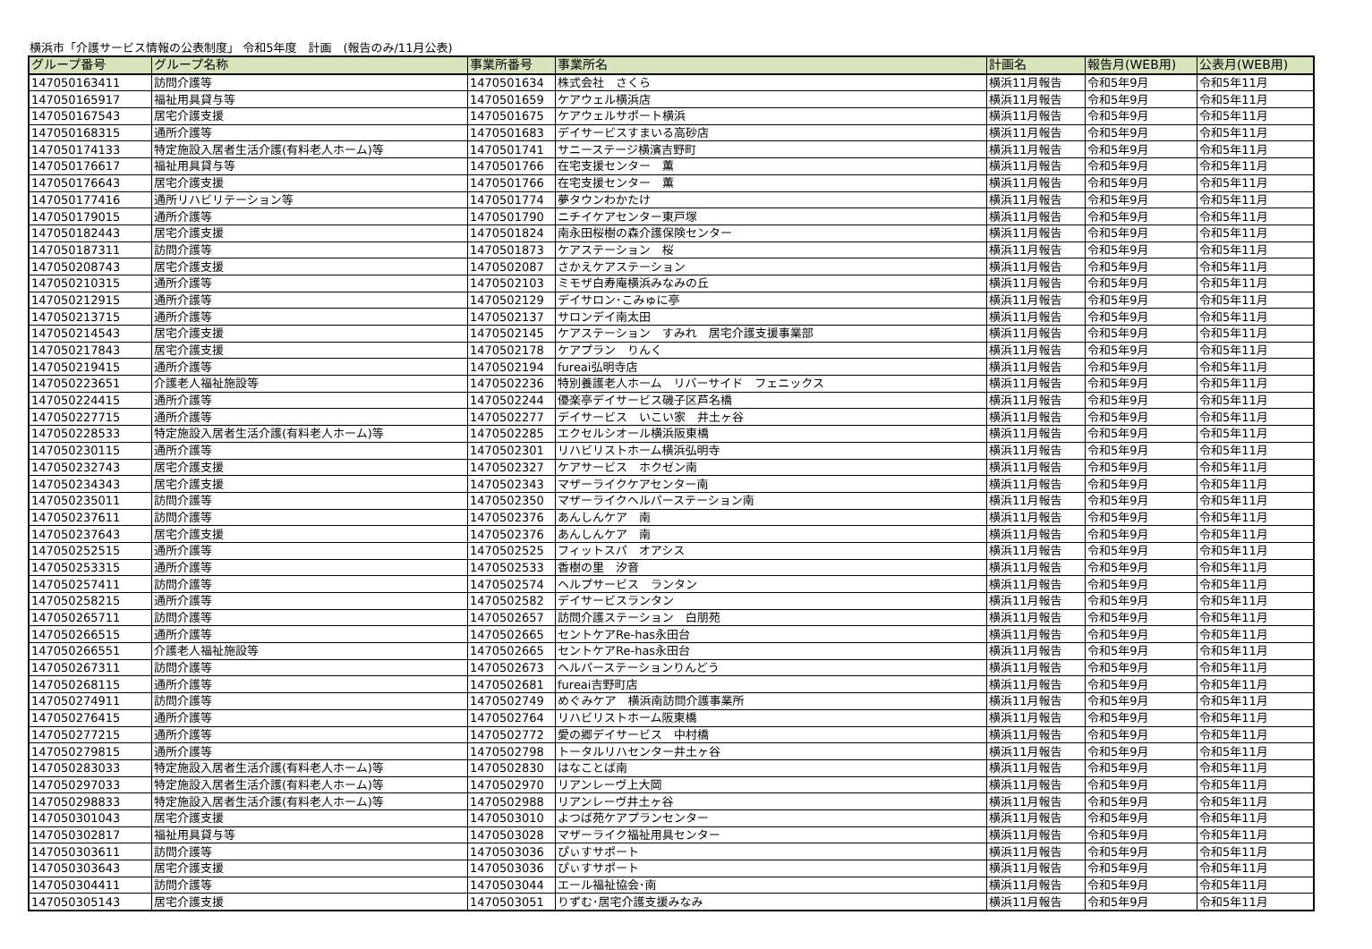横浜市「介護サービス情報の公表制度」 令和5年度　計画　(報告のみ/11月公表)
| グループ番号 | グループ名称 | 事業所番号 | 事業所名 | 計画名 | 報告月(WEB用) | 公表月(WEB用) |
| --- | --- | --- | --- | --- | --- | --- |
| 147050163411 | 訪問介護等 | 1470501634 | 株式会社 さくら | 横浜11月報告 | 令和5年9月 | 令和5年11月 |
| 147050165917 | 福祉用具貸与等 | 1470501659 | ケアウェル横浜店 | 横浜11月報告 | 令和5年9月 | 令和5年11月 |
| 147050167543 | 居宅介護支援 | 1470501675 | ケアウェルサポート横浜 | 横浜11月報告 | 令和5年9月 | 令和5年11月 |
| 147050168315 | 通所介護等 | 1470501683 | デイサービスすまいる高砂店 | 横浜11月報告 | 令和5年9月 | 令和5年11月 |
| 147050174133 | 特定施設入居者生活介護(有料老人ホーム)等 | 1470501741 | サニーステージ横濱吉野町 | 横浜11月報告 | 令和5年9月 | 令和5年11月 |
| 147050176617 | 福祉用具貸与等 | 1470501766 | 在宅支援センター 薫 | 横浜11月報告 | 令和5年9月 | 令和5年11月 |
| 147050176643 | 居宅介護支援 | 1470501766 | 在宅支援センター 薫 | 横浜11月報告 | 令和5年9月 | 令和5年11月 |
| 147050177416 | 通所リハビリテーション等 | 1470501774 | 夢タウンわかたけ | 横浜11月報告 | 令和5年9月 | 令和5年11月 |
| 147050179015 | 通所介護等 | 1470501790 | ニチイケアセンター東戸塚 | 横浜11月報告 | 令和5年9月 | 令和5年11月 |
| 147050182443 | 居宅介護支援 | 1470501824 | 南永田桜樹の森介護保険センター | 横浜11月報告 | 令和5年9月 | 令和5年11月 |
| 147050187311 | 訪問介護等 | 1470501873 | ケアステーション 桜 | 横浜11月報告 | 令和5年9月 | 令和5年11月 |
| 147050208743 | 居宅介護支援 | 1470502087 | さかえケアステーション | 横浜11月報告 | 令和5年9月 | 令和5年11月 |
| 147050210315 | 通所介護等 | 1470502103 | ミモザ白寿庵横浜みなみの丘 | 横浜11月報告 | 令和5年9月 | 令和5年11月 |
| 147050212915 | 通所介護等 | 1470502129 | デイサロン･こみゅに亭 | 横浜11月報告 | 令和5年9月 | 令和5年11月 |
| 147050213715 | 通所介護等 | 1470502137 | サロンデイ南太田 | 横浜11月報告 | 令和5年9月 | 令和5年11月 |
| 147050214543 | 居宅介護支援 | 1470502145 | ケアステーション すみれ 居宅介護支援事業部 | 横浜11月報告 | 令和5年9月 | 令和5年11月 |
| 147050217843 | 居宅介護支援 | 1470502178 | ケアプラン りんく | 横浜11月報告 | 令和5年9月 | 令和5年11月 |
| 147050219415 | 通所介護等 | 1470502194 | fureai弘明寺店 | 横浜11月報告 | 令和5年9月 | 令和5年11月 |
| 147050223651 | 介護老人福祉施設等 | 1470502236 | 特別養護老人ホーム リバーサイド フェニックス | 横浜11月報告 | 令和5年9月 | 令和5年11月 |
| 147050224415 | 通所介護等 | 1470502244 | 優楽亭デイサービス磯子区芦名橋 | 横浜11月報告 | 令和5年9月 | 令和5年11月 |
| 147050227715 | 通所介護等 | 1470502277 | デイサービス いこい家 井土ヶ谷 | 横浜11月報告 | 令和5年9月 | 令和5年11月 |
| 147050228533 | 特定施設入居者生活介護(有料老人ホーム)等 | 1470502285 | エクセルシオール横浜阪東橋 | 横浜11月報告 | 令和5年9月 | 令和5年11月 |
| 147050230115 | 通所介護等 | 1470502301 | リハビリストホーム横浜弘明寺 | 横浜11月報告 | 令和5年9月 | 令和5年11月 |
| 147050232743 | 居宅介護支援 | 1470502327 | ケアサービス ホクゼン南 | 横浜11月報告 | 令和5年9月 | 令和5年11月 |
| 147050234343 | 居宅介護支援 | 1470502343 | マザーライクケアセンター南 | 横浜11月報告 | 令和5年9月 | 令和5年11月 |
| 147050235011 | 訪問介護等 | 1470502350 | マザーライクヘルパーステーション南 | 横浜11月報告 | 令和5年9月 | 令和5年11月 |
| 147050237611 | 訪問介護等 | 1470502376 | あんしんケア 南 | 横浜11月報告 | 令和5年9月 | 令和5年11月 |
| 147050237643 | 居宅介護支援 | 1470502376 | あんしんケア 南 | 横浜11月報告 | 令和5年9月 | 令和5年11月 |
| 147050252515 | 通所介護等 | 1470502525 | フィットスパ オアシス | 横浜11月報告 | 令和5年9月 | 令和5年11月 |
| 147050253315 | 通所介護等 | 1470502533 | 香樹の里 汐音 | 横浜11月報告 | 令和5年9月 | 令和5年11月 |
| 147050257411 | 訪問介護等 | 1470502574 | ヘルプサービス ランタン | 横浜11月報告 | 令和5年9月 | 令和5年11月 |
| 147050258215 | 通所介護等 | 1470502582 | デイサービスランタン | 横浜11月報告 | 令和5年9月 | 令和5年11月 |
| 147050265711 | 訪問介護等 | 1470502657 | 訪問介護ステーション 白朋苑 | 横浜11月報告 | 令和5年9月 | 令和5年11月 |
| 147050266515 | 通所介護等 | 1470502665 | セントケアRe-has永田台 | 横浜11月報告 | 令和5年9月 | 令和5年11月 |
| 147050266551 | 介護老人福祉施設等 | 1470502665 | セントケアRe-has永田台 | 横浜11月報告 | 令和5年9月 | 令和5年11月 |
| 147050267311 | 訪問介護等 | 1470502673 | ヘルパーステーションりんどう | 横浜11月報告 | 令和5年9月 | 令和5年11月 |
| 147050268115 | 通所介護等 | 1470502681 | fureai吉野町店 | 横浜11月報告 | 令和5年9月 | 令和5年11月 |
| 147050274911 | 訪問介護等 | 1470502749 | めぐみケア 横浜南訪問介護事業所 | 横浜11月報告 | 令和5年9月 | 令和5年11月 |
| 147050276415 | 通所介護等 | 1470502764 | リハビリストホーム阪東橋 | 横浜11月報告 | 令和5年9月 | 令和5年11月 |
| 147050277215 | 通所介護等 | 1470502772 | 愛の郷デイサービス 中村橋 | 横浜11月報告 | 令和5年9月 | 令和5年11月 |
| 147050279815 | 通所介護等 | 1470502798 | トータルリハセンター井土ヶ谷 | 横浜11月報告 | 令和5年9月 | 令和5年11月 |
| 147050283033 | 特定施設入居者生活介護(有料老人ホーム)等 | 1470502830 | はなことば南 | 横浜11月報告 | 令和5年9月 | 令和5年11月 |
| 147050297033 | 特定施設入居者生活介護(有料老人ホーム)等 | 1470502970 | リアンレーヴ上大岡 | 横浜11月報告 | 令和5年9月 | 令和5年11月 |
| 147050298833 | 特定施設入居者生活介護(有料老人ホーム)等 | 1470502988 | リアンレーヴ井土ヶ谷 | 横浜11月報告 | 令和5年9月 | 令和5年11月 |
| 147050301043 | 居宅介護支援 | 1470503010 | よつば苑ケアプランセンター | 横浜11月報告 | 令和5年9月 | 令和5年11月 |
| 147050302817 | 福祉用具貸与等 | 1470503028 | マザーライク福祉用具センター | 横浜11月報告 | 令和5年9月 | 令和5年11月 |
| 147050303611 | 訪問介護等 | 1470503036 | ぴぃすサポート | 横浜11月報告 | 令和5年9月 | 令和5年11月 |
| 147050303643 | 居宅介護支援 | 1470503036 | ぴぃすサポート | 横浜11月報告 | 令和5年9月 | 令和5年11月 |
| 147050304411 | 訪問介護等 | 1470503044 | エール福祉協会･南 | 横浜11月報告 | 令和5年9月 | 令和5年11月 |
| 147050305143 | 居宅介護支援 | 1470503051 | りずむ･居宅介護支援みなみ | 横浜11月報告 | 令和5年9月 | 令和5年11月 |